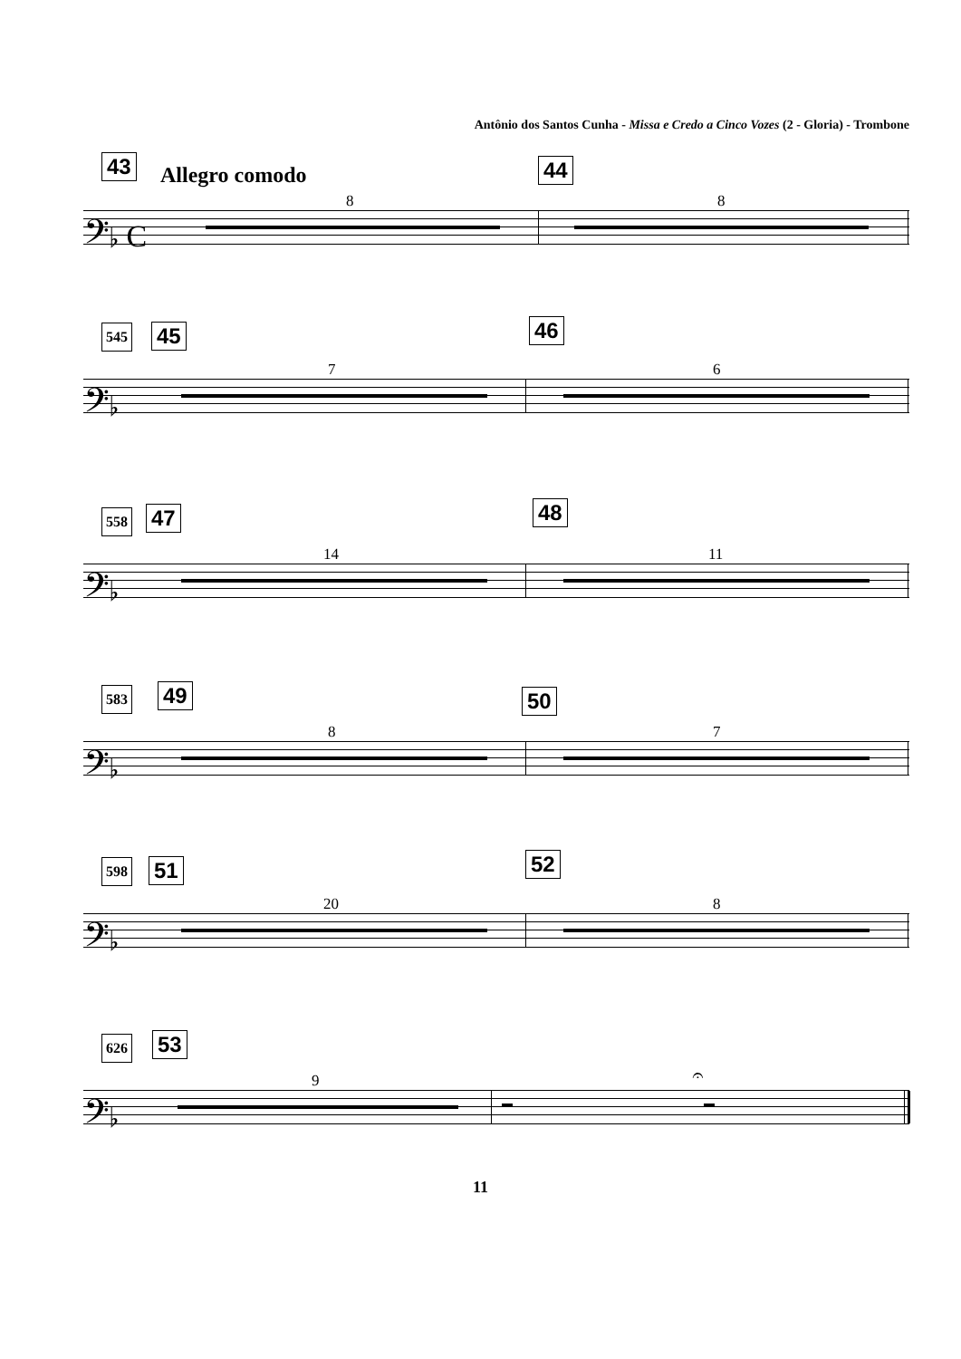Antônio dos Santos Cunha - Missa e Credo a Cinco Vozes (2 - Gloria) - Trombone
43 Allegro comodo 44
8 8
𝄢♭ C
545 45 46
7 6
𝄢♭
558 47 48
14 11
𝄢♭
583 49 50
8 7
𝄢♭
598 51 52
20 8
𝄢♭
626 53
9 𝄐
𝄢♭
11